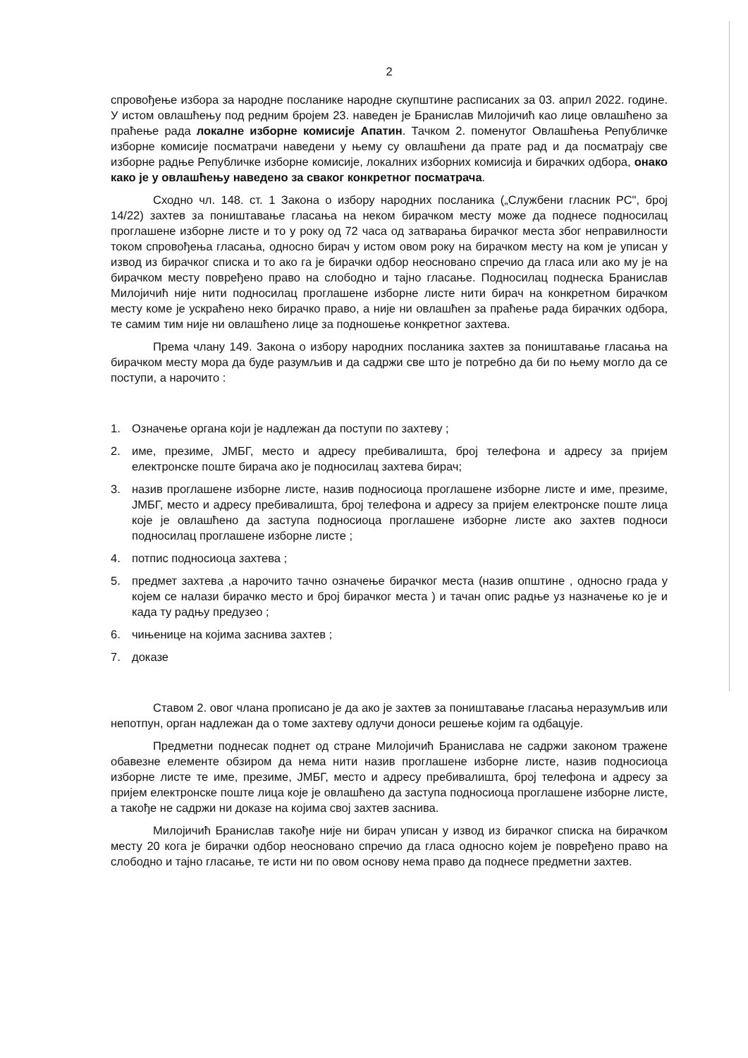2
спровођење избора за народне посланике народне скупштине расписаних за 03. април 2022. године. У истом овлашћењу под редним бројем 23. наведен је Бранислав Милојичић као лице овлашћено за праћење рада локалне изборне комисије Апатин. Тачком 2. поменутог Овлашћења Републичке изборне комисије посматрачи наведени у њему су овлашћени да прате рад и да посматрају све изборне радње Републичке изборне комисије, локалних изборних комисија и бирачких одбора, онако како је у овлашћењу наведено за сваког конкретног посматрача.
Сходно чл. 148. ст. 1 Закона о избору народних посланика („Службени гласник РС", број 14/22) захтев за поништавање гласања на неком бирачком месту може да поднесе подносилац проглашене изборне листе и то у року од 72 часа од затварања бирачког места због неправилности током спровођења гласања, односно бирач у истом овом року на бирачком месту на ком је уписан у извод из бирачког списка и то ако га је бирачки одбор неосновано спречио да гласа или ако му је на бирачком месту повређено право на слободно и тајно гласање. Подносилац поднеска Бранислав Милојичић није нити подносилац проглашене изборне листе нити бирач на конкретном бирачком месту коме је ускраћено неко бирачко право, а није ни овлашћен за праћење рада бирачких одбора, те самим тим није ни овлашћено лице за подношење конкретног захтева.
Према члану 149. Закона о избору народних посланика захтев за поништавање гласања на бирачком месту мора да буде разумљив и да садржи све што је потребно да би по њему могло да се поступи, а нарочито :
1. Означење органа који је надлежан да поступи по захтеву ;
2. име, презиме, ЈМБГ, место и адресу пребивалишта, број телефона и адресу за пријем електронске поште бирача ако је подносилац захтева бирач;
3. назив проглашене изборне листе, назив подносиоца проглашене изборне листе и име, презиме, ЈМБГ, место и адресу пребивалишта, број телефона и адресу за пријем електронске поште лица које је овлашћено да заступа подносиоца проглашене изборне листе ако захтев подноси подносилац проглашене изборне листе ;
4. потпис подносиоца захтева ;
5. предмет захтева ,а нарочито тачно означење бирачког места (назив општине , односно града у којем се налази бирачко место и број бирачког места ) и тачан опис радње уз назначење ко је и када ту радњу предузео ;
6. чињенице на којима заснива захтев ;
7. доказе
Ставом 2. овог члана прописано је да ако је захтев за поништавање гласања неразумљив или непотпун, орган надлежан да о томе захтеву одлучи доноси решење којим га одбацује.
Предметни поднесак поднет од стране Милојичић Бранислава не садржи законом тражене обавезне елементе обзиром да нема нити назив проглашене изборне листе, назив подносиоца изборне листе те име, презиме, ЈМБГ, место и адресу пребивалишта, број телефона и адресу за пријем електронске поште лица које је овлашћено да заступа подносиоца проглашене изборне листе, а такође не садржи ни доказе на којима свој захтев заснива.
Милојичић Бранислав такође није ни бирач уписан у извод из бирачког списка на бирачком месту 20 кога је бирачки одбор неосновано спречио да гласа односно којем је повређено право на слободно и тајно гласање, те исти ни по овом основу нема право да поднесе предметни захтев.